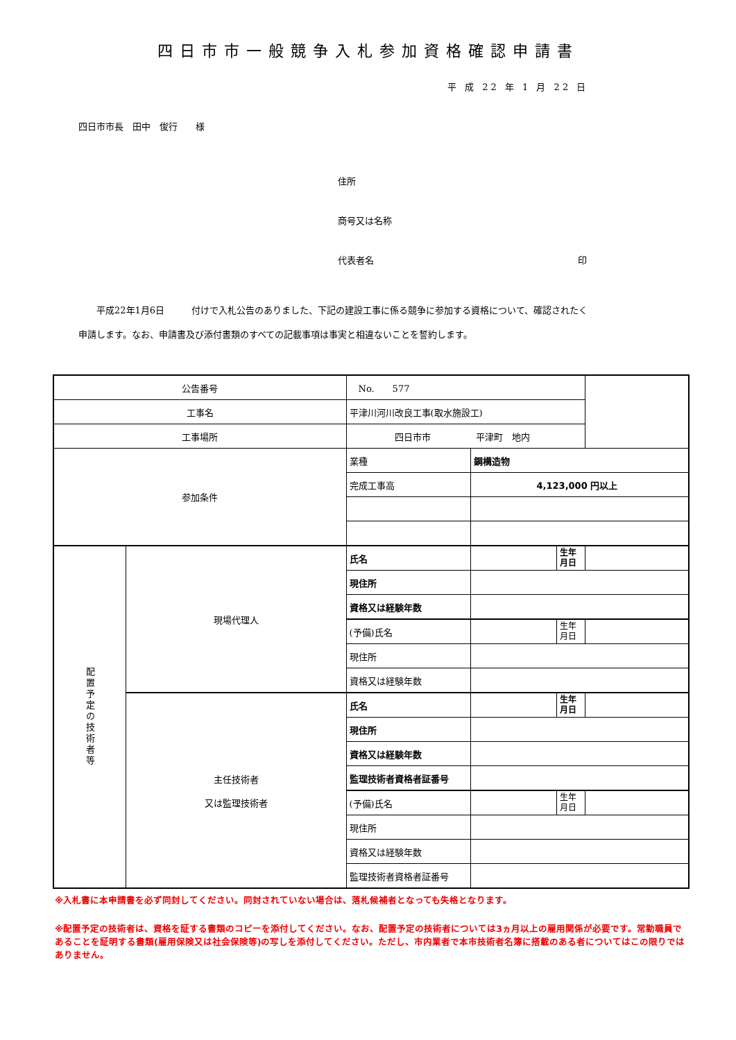四日市市一般競争入札参加資格確認申請書
平 成 22 年 1 月 22 日
四日市市長　田中　俊行　　様
住所
商号又は名称
代表者名 印
　　平成22年1月6日　　　付けで入札公告のありました、下記の建設工事に係る競争に参加する資格について、確認されたく
申請します。なお、申請書及び添付書類のすべての記載事項は事実と相違ないことを誓約します。
| 公告番号 | | No. 577 | | | |
| 工事名 | | 平津川河川改良工事(取水施設工) | | | |
| 工事場所 | | 四日市市 平津町 地内 | | | |
| 参加条件 | | 業種 | 鋼構造物 | | |
| | | 完成工事高 | 4,123,000 円以上 | | |
| 配置予定の技術者等 | 現場代理人 | 氏名 | | 生年 月日 | |
| | | 現住所 | | | |
| | | 資格又は経験年数 | | | |
| | | (予備)氏名 | | 生年 月日 | |
| | | 現住所 | | | |
| | | 資格又は経験年数 | | | |
| | 主任技術者 又は監理技術者 | 氏名 | | 生年 月日 | |
| | | 現住所 | | | |
| | | 資格又は経験年数 | | | |
| | | 監理技術者資格者証番号 | | | |
| | | (予備)氏名 | | 生年 月日 | |
| | | 現住所 | | | |
| | | 資格又は経験年数 | | | |
| | | 監理技術者資格者証番号 | | | |
※入札書に本申請書を必ず同封してください。同封されていない場合は、落札候補者となっても失格となります。
※配置予定の技術者は、資格を証する書類のコピーを添付してください。なお、配置予定の技術者については3ヵ月以上の雇用関係が必要です。常勤職員であることを証明する書類(雇用保険又は社会保険等)の写しを添付してください。ただし、市内業者で本市技術者名簿に搭載のある者についてはこの限りではありません。